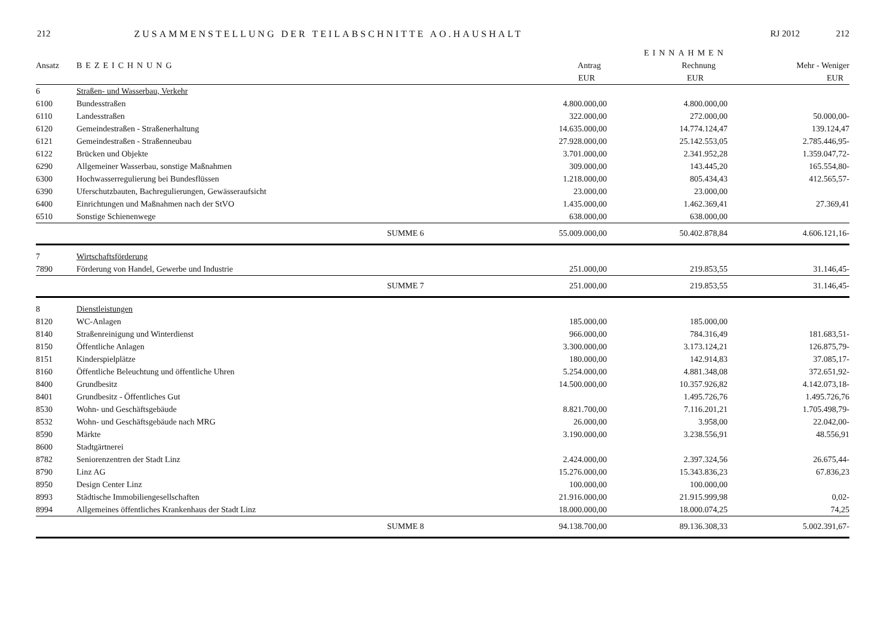212 ZUSAMMENSTELLUNG DER TEILABSCHNITTE AO.HAUSHALT RJ 2012 212
| | | | EINNAHMEN | | |
| --- | --- | --- | --- | --- | --- |
| Ansatz | BEZEICHNUNG | | Antrag | Rechnung | Mehr - Weniger |
| | | | EUR | EUR | EUR |
| 6 | Straßen- und Wasserbau, Verkehr | | | | |
| 6100 | Bundesstraßen | | 4.800.000,00 | 4.800.000,00 | |
| 6110 | Landesstraßen | | 322.000,00 | 272.000,00 | 50.000,00- |
| 6120 | Gemeindestraßen - Straßenerhaltung | | 14.635.000,00 | 14.774.124,47 | 139.124,47 |
| 6121 | Gemeindestraßen - Straßenneubau | | 27.928.000,00 | 25.142.553,05 | 2.785.446,95- |
| 6122 | Brücken und Objekte | | 3.701.000,00 | 2.341.952,28 | 1.359.047,72- |
| 6290 | Allgemeiner Wasserbau, sonstige Maßnahmen | | 309.000,00 | 143.445,20 | 165.554,80- |
| 6300 | Hochwasserregulierung bei Bundesflüssen | | 1.218.000,00 | 805.434,43 | 412.565,57- |
| 6390 | Uferschutzbauten, Bachregulierungen, Gewässeraufsicht | | 23.000,00 | 23.000,00 | |
| 6400 | Einrichtungen und Maßnahmen nach der StVO | | 1.435.000,00 | 1.462.369,41 | 27.369,41 |
| 6510 | Sonstige Schienenwege | | 638.000,00 | 638.000,00 | |
| | | SUMME 6 | 55.009.000,00 | 50.402.878,84 | 4.606.121,16- |
| 7 | Wirtschaftsförderung | | | | |
| 7890 | Förderung von Handel, Gewerbe und Industrie | | 251.000,00 | 219.853,55 | 31.146,45- |
| | | SUMME 7 | 251.000,00 | 219.853,55 | 31.146,45- |
| 8 | Dienstleistungen | | | | |
| 8120 | WC-Anlagen | | 185.000,00 | 185.000,00 | |
| 8140 | Straßenreinigung und Winterdienst | | 966.000,00 | 784.316,49 | 181.683,51- |
| 8150 | Öffentliche Anlagen | | 3.300.000,00 | 3.173.124,21 | 126.875,79- |
| 8151 | Kinderspielplätze | | 180.000,00 | 142.914,83 | 37.085,17- |
| 8160 | Öffentliche Beleuchtung und öffentliche Uhren | | 5.254.000,00 | 4.881.348,08 | 372.651,92- |
| 8400 | Grundbesitz | | 14.500.000,00 | 10.357.926,82 | 4.142.073,18- |
| 8401 | Grundbesitz - Öffentliches Gut | | | 1.495.726,76 | 1.495.726,76 |
| 8530 | Wohn- und Geschäftsgebäude | | 8.821.700,00 | 7.116.201,21 | 1.705.498,79- |
| 8532 | Wohn- und Geschäftsgebäude nach MRG | | 26.000,00 | 3.958,00 | 22.042,00- |
| 8590 | Märkte | | 3.190.000,00 | 3.238.556,91 | 48.556,91 |
| 8600 | Stadtgärtnerei | | | | |
| 8782 | Seniorenzentren der Stadt Linz | | 2.424.000,00 | 2.397.324,56 | 26.675,44- |
| 8790 | Linz AG | | 15.276.000,00 | 15.343.836,23 | 67.836,23 |
| 8950 | Design Center Linz | | 100.000,00 | 100.000,00 | |
| 8993 | Städtische Immobiliengesellschaften | | 21.916.000,00 | 21.915.999,98 | 0,02- |
| 8994 | Allgemeines öffentliches Krankenhaus der Stadt Linz | | 18.000.000,00 | 18.000.074,25 | 74,25 |
| | | SUMME 8 | 94.138.700,00 | 89.136.308,33 | 5.002.391,67- |